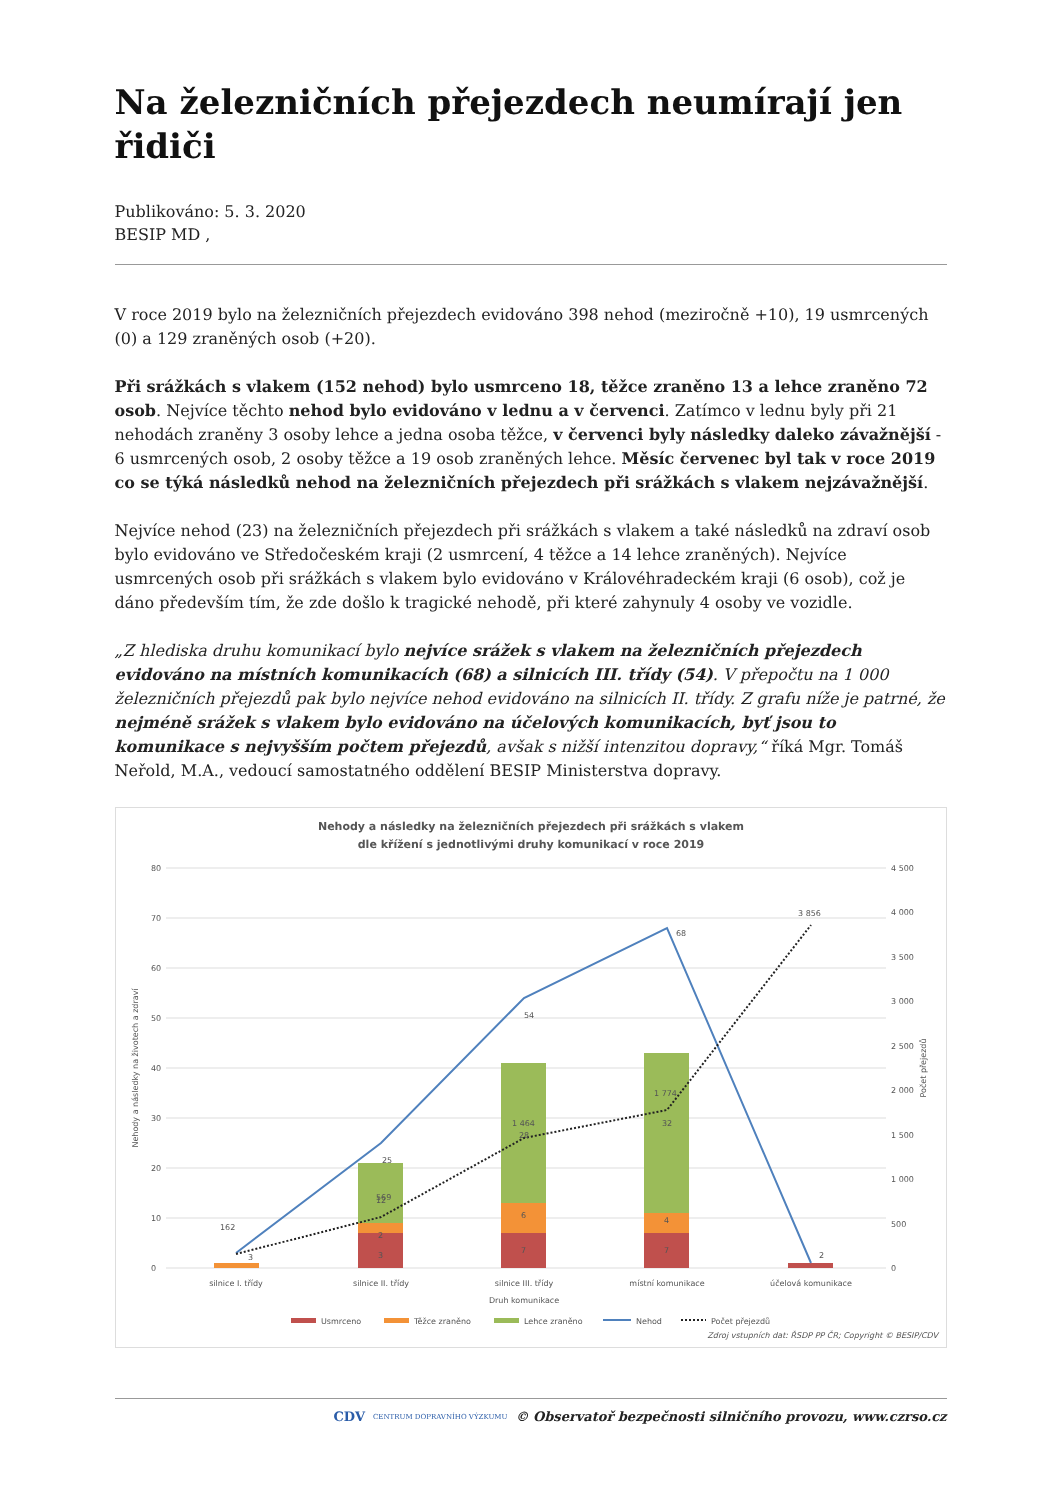Na železničních přejezdech neumírají jen řidiči
Publikováno: 5. 3. 2020
BESIP MD ,
V roce 2019 bylo na železničních přejezdech evidováno 398 nehod (meziročně +10), 19 usmrcených (0) a 129 zraněných osob (+20).
Při srážkách s vlakem (152 nehod) bylo usmrceno 18, těžce zraněno 13 a lehce zraněno 72 osob. Nejvíce těchto nehod bylo evidováno v lednu a v červenci. Zatímco v lednu byly při 21 nehodách zraněny 3 osoby lehce a jedna osoba těžce, v červenci byly následky daleko závažnější - 6 usmrcených osob, 2 osoby těžce a 19 osob zraněných lehce. Měsíc červenec byl tak v roce 2019 co se týká následků nehod na železničních přejezdech při srážkách s vlakem nejzávažnější.
Nejvíce nehod (23) na železničních přejezdech při srážkách s vlakem a také následků na zdraví osob bylo evidováno ve Středočeském kraji (2 usmrcení, 4 těžce a 14 lehce zraněných). Nejvíce usmrcených osob při srážkách s vlakem bylo evidováno v Královéhradeckém kraji (6 osob), což je dáno především tím, že zde došlo k tragické nehodě, při které zahynuly 4 osoby ve vozidle.
„Z hlediska druhu komunikací bylo nejvíce srážek s vlakem na železničních přejezdech evidováno na místních komunikacích (68) a silnicích III. třídy (54). V přepočtu na 1 000 železničních přejezdů pak bylo nejvíce nehod evidováno na silnicích II. třídy. Z grafu níže je patrné, že nejméně srážek s vlakem bylo evidováno na účelových komunikacích, byť jsou to komunikace s nejvyšším počtem přejezdů, avšak s nižší intenzitou dopravy,“ říká Mgr. Tomáš Neřold, M.A., vedoucí samostatného oddělení BESIP Ministerstva dopravy.
Nehody a následky na železničních přejezdech při srážkách s vlakem
dle křížení s jednotlivými druhy komunikací v roce 2019
80
70
60
50
40
30
20
10
0
4 500
4 000
3 500
3 000
2 500
2 000
1 500
1 000
500
0
162
569
1 464
1 774
3 856
25
54
68
2
3
3
2
12
7
6
28
7
4
32
silnice I. třídy
silnice II. třídy
silnice III. třídy
místní komunikace
účelová komunikace
Druh komunikace
Nehody a následky na životech a zdraví
Počet přejezdů
Usmrceno
Těžce zraněno
Lehce zraněno
Nehod
Počet přejezdů
Zdroj vstupních dat: ŘSDP PP ČR; Copyright © BESIP/CDV
CDV CENTRUM DOPRAVNÍHO VÝZKUMU © Observatoř bezpečnosti silničního provozu, www.czrso.cz